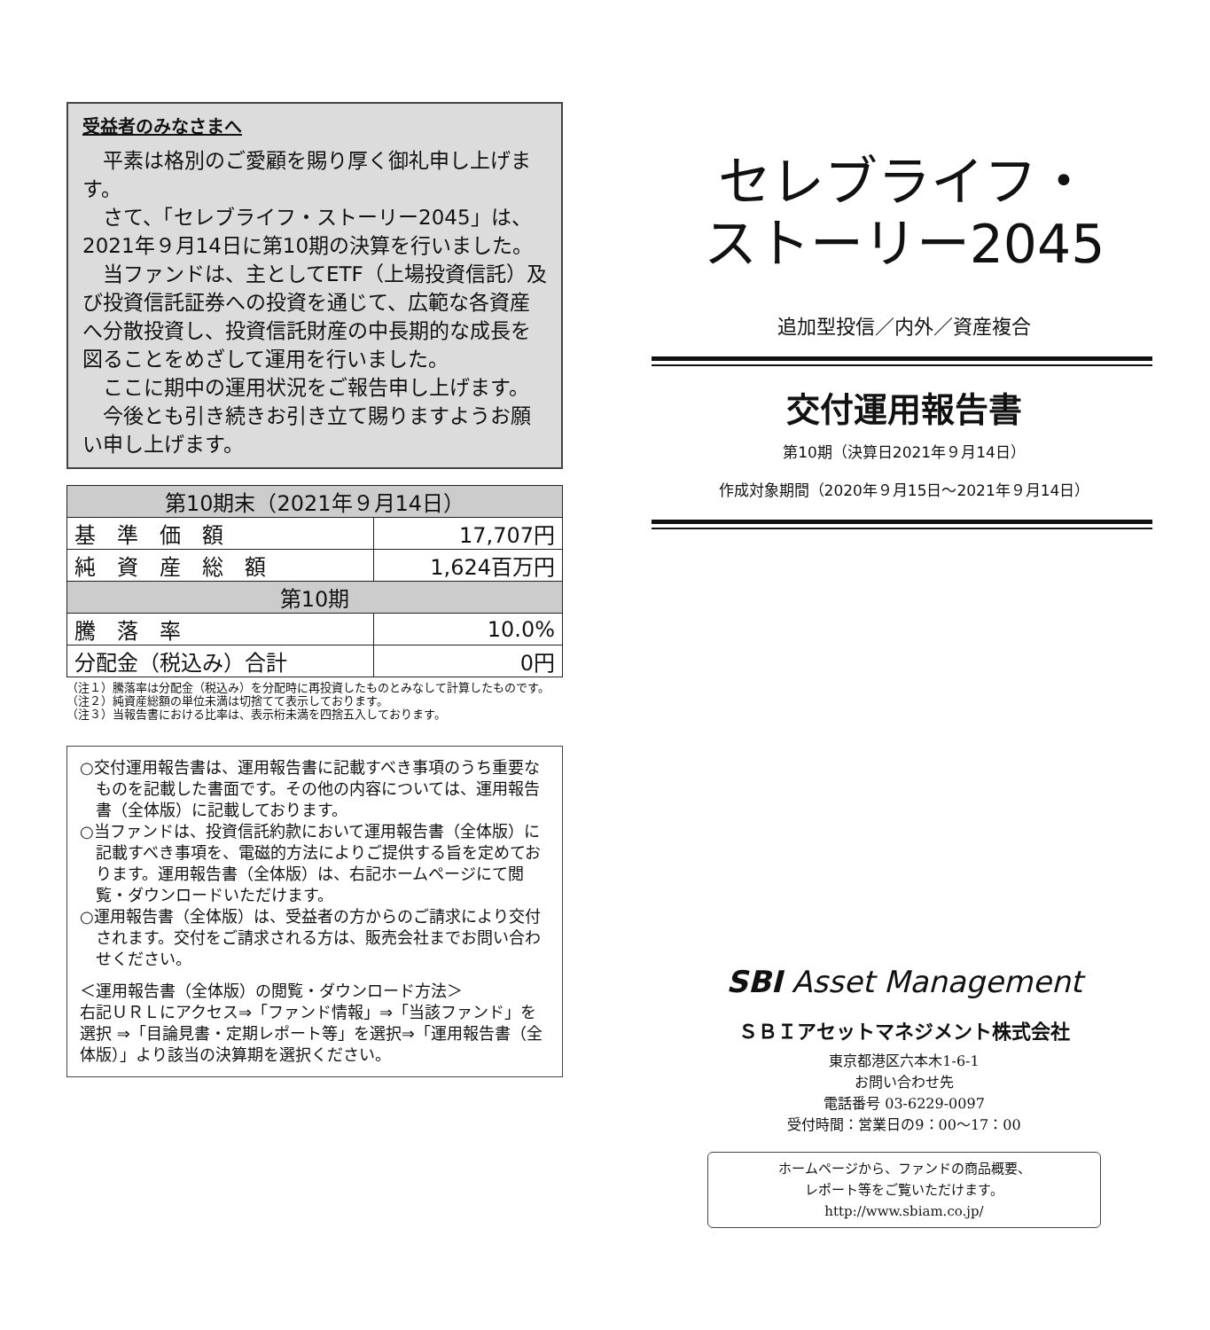受益者のみなさまへ
平素は格別のご愛顧を賜り厚く御礼申し上げます。
さて、「セレブライフ・ストーリー2045」は、2021年９月14日に第10期の決算を行いました。
当ファンドは、主としてETF（上場投資信託）及び投資信託証券への投資を通じて、広範な各資産へ分散投資し、投資信託財産の中長期的な成長を図ることをめざして運用を行いました。
ここに期中の運用状況をご報告申し上げます。
今後とも引き続きお引き立て賜りますようお願い申し上げます。
| 第10期末（2021年９月14日） | |
| --- | --- |
| 基 準 価 額 | 17,707円 |
| 純 資 産 総 額 | 1,624百万円 |
| 第10期 | |
| 騰 落 率 | 10.0% |
| 分配金（税込み）合計 | 0円 |
（注１）騰落率は分配金（税込み）を分配時に再投資したものとみなして計算したものです。
（注２）純資産総額の単位未満は切捨てて表示しております。
（注３）当報告書における比率は、表示桁未満を四捨五入しております。
○交付運用報告書は、運用報告書に記載すべき事項のうち重要なものを記載した書面です。その他の内容については、運用報告書（全体版）に記載しております。
○当ファンドは、投資信託約款において運用報告書（全体版）に記載すべき事項を、電磁的方法によりご提供する旨を定めております。運用報告書（全体版）は、右記ホームページにて閲覧・ダウンロードいただけます。
○運用報告書（全体版）は、受益者の方からのご請求により交付されます。交付をご請求される方は、販売会社までお問い合わせください。
＜運用報告書（全体版）の閲覧・ダウンロード方法＞
右記ＵＲＬにアクセス⇒「ファンド情報」⇒「当該ファンド」を選択 ⇒「目論見書・定期レポート等」を選択⇒「運用報告書（全体版）」より該当の決算期を選択ください。
セレブライフ・
ストーリー2045
追加型投信／内外／資産複合
交付運用報告書
第10期（決算日2021年９月14日）
作成対象期間（2020年９月15日～2021年９月14日）
SBI Asset Management
ＳＢＩアセットマネジメント株式会社
東京都港区六本木1-6-1
お問い合わせ先
電話番号 03-6229-0097
受付時間：営業日の9：00～17：00
ホームページから、ファンドの商品概要、
レポート等をご覧いただけます。
http://www.sbiam.co.jp/